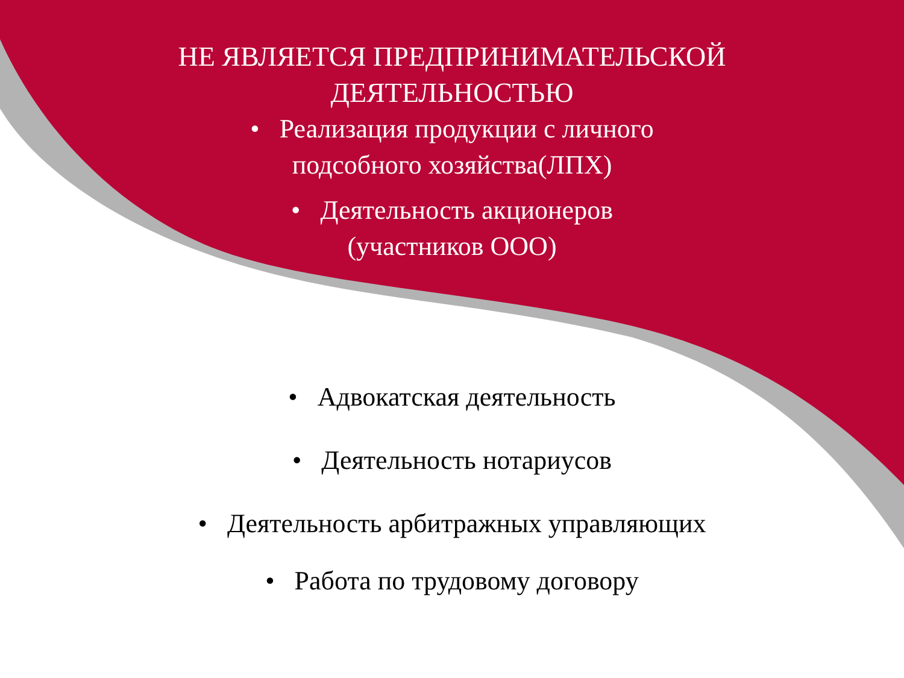НЕ ЯВЛЯЕТСЯ ПРЕДПРИНИМАТЕЛЬСКОЙ
ДЕЯТЕЛЬНОСТЬЮ
• Реализация продукции с личного
подсобного хозяйства(ЛПХ)
• Деятельность акционеров
(участников ООО)
• Адвокатская деятельность
• Деятельность нотариусов
• Деятельность арбитражных управляющих
• Работа по трудовому договору